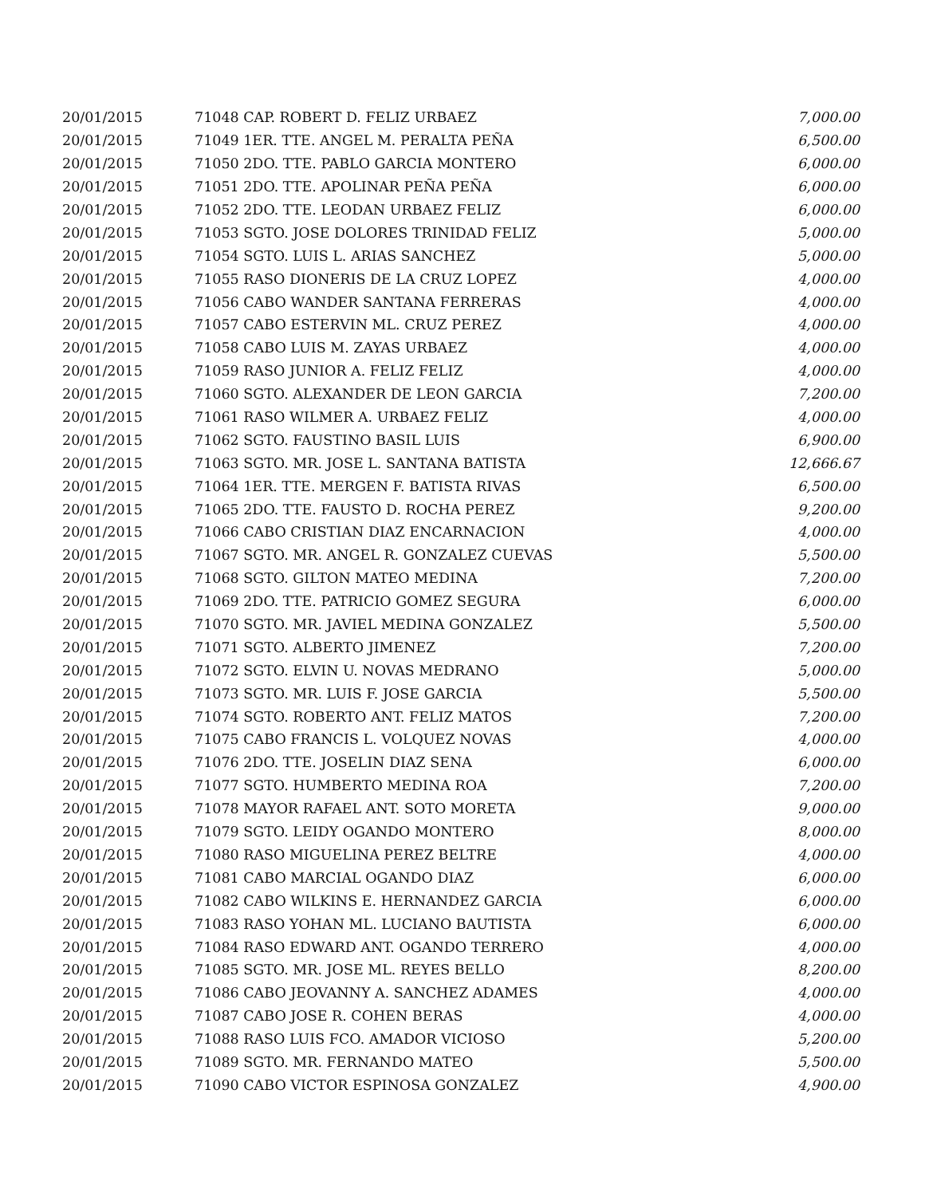| 20/01/2015 | 71048 CAP. ROBERT D. FELIZ URBAEZ | 7,000.00 |
| 20/01/2015 | 71049 1ER. TTE. ANGEL M. PERALTA PEÑA | 6,500.00 |
| 20/01/2015 | 71050 2DO. TTE. PABLO GARCIA MONTERO | 6,000.00 |
| 20/01/2015 | 71051 2DO. TTE. APOLINAR PEÑA PEÑA | 6,000.00 |
| 20/01/2015 | 71052 2DO. TTE. LEODAN URBAEZ FELIZ | 6,000.00 |
| 20/01/2015 | 71053 SGTO. JOSE DOLORES TRINIDAD FELIZ | 5,000.00 |
| 20/01/2015 | 71054 SGTO. LUIS L. ARIAS SANCHEZ | 5,000.00 |
| 20/01/2015 | 71055 RASO DIONERIS DE LA CRUZ LOPEZ | 4,000.00 |
| 20/01/2015 | 71056 CABO WANDER SANTANA FERRERAS | 4,000.00 |
| 20/01/2015 | 71057 CABO ESTERVIN ML. CRUZ PEREZ | 4,000.00 |
| 20/01/2015 | 71058 CABO LUIS M. ZAYAS URBAEZ | 4,000.00 |
| 20/01/2015 | 71059 RASO JUNIOR A. FELIZ FELIZ | 4,000.00 |
| 20/01/2015 | 71060 SGTO. ALEXANDER DE LEON GARCIA | 7,200.00 |
| 20/01/2015 | 71061 RASO WILMER A. URBAEZ FELIZ | 4,000.00 |
| 20/01/2015 | 71062 SGTO. FAUSTINO BASIL LUIS | 6,900.00 |
| 20/01/2015 | 71063 SGTO. MR. JOSE L. SANTANA BATISTA | 12,666.67 |
| 20/01/2015 | 71064 1ER. TTE. MERGEN F. BATISTA RIVAS | 6,500.00 |
| 20/01/2015 | 71065 2DO. TTE. FAUSTO D. ROCHA PEREZ | 9,200.00 |
| 20/01/2015 | 71066 CABO CRISTIAN DIAZ ENCARNACION | 4,000.00 |
| 20/01/2015 | 71067 SGTO. MR. ANGEL R. GONZALEZ CUEVAS | 5,500.00 |
| 20/01/2015 | 71068 SGTO. GILTON MATEO MEDINA | 7,200.00 |
| 20/01/2015 | 71069 2DO. TTE. PATRICIO GOMEZ SEGURA | 6,000.00 |
| 20/01/2015 | 71070 SGTO. MR. JAVIEL MEDINA GONZALEZ | 5,500.00 |
| 20/01/2015 | 71071 SGTO. ALBERTO JIMENEZ | 7,200.00 |
| 20/01/2015 | 71072 SGTO. ELVIN U. NOVAS MEDRANO | 5,000.00 |
| 20/01/2015 | 71073 SGTO. MR. LUIS F. JOSE GARCIA | 5,500.00 |
| 20/01/2015 | 71074 SGTO. ROBERTO ANT. FELIZ MATOS | 7,200.00 |
| 20/01/2015 | 71075 CABO FRANCIS L. VOLQUEZ NOVAS | 4,000.00 |
| 20/01/2015 | 71076 2DO. TTE. JOSELIN DIAZ SENA | 6,000.00 |
| 20/01/2015 | 71077 SGTO. HUMBERTO MEDINA ROA | 7,200.00 |
| 20/01/2015 | 71078 MAYOR RAFAEL ANT. SOTO MORETA | 9,000.00 |
| 20/01/2015 | 71079 SGTO. LEIDY OGANDO MONTERO | 8,000.00 |
| 20/01/2015 | 71080 RASO MIGUELINA PEREZ BELTRE | 4,000.00 |
| 20/01/2015 | 71081 CABO MARCIAL OGANDO DIAZ | 6,000.00 |
| 20/01/2015 | 71082 CABO WILKINS E. HERNANDEZ GARCIA | 6,000.00 |
| 20/01/2015 | 71083 RASO YOHAN ML. LUCIANO BAUTISTA | 6,000.00 |
| 20/01/2015 | 71084 RASO EDWARD ANT. OGANDO TERRERO | 4,000.00 |
| 20/01/2015 | 71085 SGTO. MR. JOSE ML. REYES BELLO | 8,200.00 |
| 20/01/2015 | 71086 CABO JEOVANNY A. SANCHEZ ADAMES | 4,000.00 |
| 20/01/2015 | 71087 CABO JOSE R. COHEN BERAS | 4,000.00 |
| 20/01/2015 | 71088 RASO LUIS FCO. AMADOR VICIOSO | 5,200.00 |
| 20/01/2015 | 71089 SGTO. MR. FERNANDO MATEO | 5,500.00 |
| 20/01/2015 | 71090 CABO VICTOR ESPINOSA GONZALEZ | 4,900.00 |